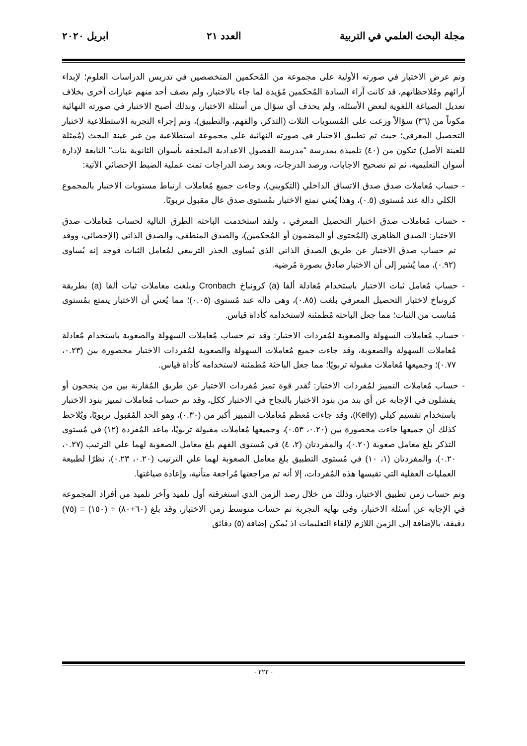مجلة البحث العلمي في التربية العدد ٢١ ابريل ٢٠٢٠
وتم عرض الاختبار في صورته الأولية على مجموعة من المُحكمين المتخصصين في تدريس الدراسات العلوم؛ لإبداء آرائهم ومُلاحظاتهم، قد كانت آراء السادة المُحكمين مُؤيدة لما جاء بالاختبار، ولم يضف أحد منهم عبارات آخرى بخلاف تعديل الصياغة اللغوية لبعض الأسئلة، ولم يحذف أي سؤال من أسئلة الاختبار، وبذلك أصبح الاختبار في صورته النهائية مكوناً من (٣٦) سؤالاً وزعت على المُستويات الثلاث (التذكر، والفهم، والتطبيق)، وتم إجراء التجربة الاستطلاعية لاختبار التحصيل المعرفي؛ حيث تم تطبيق الاختبار في صورته النهائية على مجموعة استطلاعية من غير عينة البحث (مُمثلة للعينة الأصل) تتكون من (٤٠) تلميذة بمدرسة "مدرسة الفصول الاعدادية الملحقة بأسوان الثانوية بنات" التابعة لإدارة أسوان التعليمية، ثم تم تصحيح الاجابات، ورصد الدرجات، وبعد رصد الدراجات تمت عملية الضبط الإحصائي الآتية:
- حساب مُعاملات صدق صدق الاتساق الداخلي (التكويني)، وجاءت جميع مُعاملات ارتباط مستويات الاختبار بالمجموع الكلي دالة عند مُستوى (٠.٥)، وهذا يُعني تمتع الاختبار بمُستوى صدق عال مقبول تربويًا.
- حساب مُعاملات صدق اختبار التحصيل المعرفي ، ولقد استخدمت الباحثة الطرق التالية لحساب مُعاملات صدق الاختبار: الصدق الظاهري (المُحتوي أو المضمون أو المُحكمين)، والصدق المنطقي، والصدق الذاتي (الإحصائي، ووقد تم حساب صدق الاختبار عن طريق الصدق الذاتي الذي يُساوى الجذر التربيعي لمُعامل الثبات فوجد إنه يُساوى (٠.٩٢)، مما يُشير إلى أن الاختبار صادق بصورة مُرضية.
- حساب مُعامل ثبات الاختبار باستخدام مُعادلة ألفا (a) كرونباخ Cronbach وبلغت معاملات ثبات ألفا (a) بطريقة كرونباخ لاختبار التحصيل المعرفي بلغت (٠.٨٥)، وهى دالة عند مُستوى (٠,٠٥)؛ مما يُعني أن الاختبار يتمتع بمُستوى مُناسب من الثبات؛ مما جعل الباحثة مُطمئنة لاستخدامه كأداة قياس.
- حساب مُعاملات السهولة والصعوبة لمُفردات الاختبار: وقد تم حساب مُعاملات السهولة والصعوبة باستخدام مُعادلة مُعاملات السهولة والصعوبة، وقد جاءت جميع مُعاملات السهولة والصعوبة لمُفردات الاختبار محصورة بين (٠.٢٣، ٠.٧٧)؛ وجميعها مُعاملات مقبولة تربويًا؛ مما جعل الباحثة مُطمئنة لاستخدامه كأداة قياس.
- حساب مُعاملات التمييز لمُفردات الاختبار: تُقدر قوة تميز مُفردات الاختبار عن طريق المُقارنة بين من ينجحون أو يفشلون في الإجابة عن أي بند من بنود الاختبار بالنجاح في الاختبار ككل، وقد تم حساب مُعاملات تمييز بنود الاختبار باستخدام تقسيم كيلي (Kelly)، وقد جاءت مُعظم مُعاملات التمييز أكبر من (٠.٣٠)، وهو الحد المُقبول تربويًا، ويُلاحظ كذلك أن جميعها جاءت محصورة بين (٠.٢٠، ٠.٥٣)، وجميعها مُعاملات مقبولة تربويًا، ماعد المُفردة (١٢) في مُستوى التذكر بلغ معامل صعوبة (٠.٢٠)، والمفردتان (٢، ٤) في مُستوى الفهم بلغ معامل الصعوبة لهما علي الترتيب (٠.٢٧، ٠.٢٠)، والمفردتان (١، ١٠) في مُستوى التطبيق بلغ معامل الصعوبة لهما علي الترتيب (٠.٢٠، ٠.٢٣)، نظرًا لطبيعة العمليات العقلية التي تقيسها هذه المُفردات، إلا أنه تم مراجعتها مُراجعة متأنية، وإعادة صياغتها.
وتم حساب زمن تطبيق الاختبار، وذلك من خلال رصد الزمن الذي استغرقته أول تلميذ وآخر تلميذ من أفراد المجموعة في الإجابة عن أسئلة الاختبار، وفى نهاية التجربة تم حساب متوسط زمن الاختبار، وقد بلغ (٦٠+٨٠) ÷ (١٥٠) = (٧٥) دقيقة، بالإضافة إلى الزمن اللازم لإلقاء التعليمات اذ يُمكن إضافة (٥) دقائق
- ٢٢٢ -